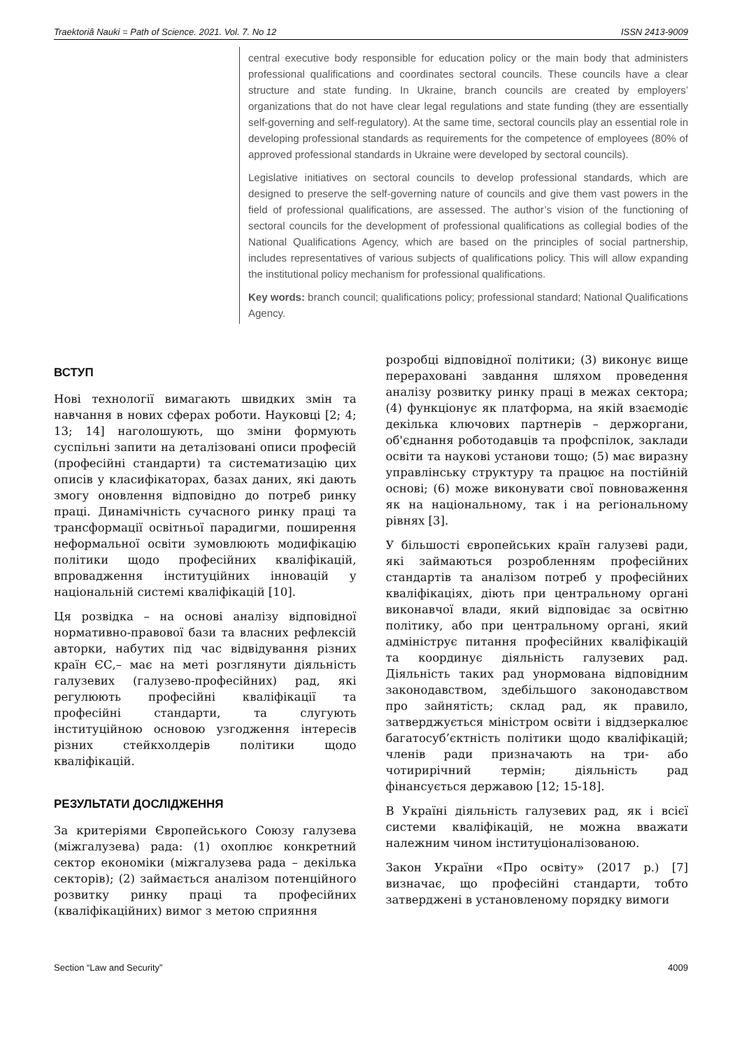Traektoriâ Nauki = Path of Science. 2021. Vol. 7. No 12 ISSN 2413-9009
central executive body responsible for education policy or the main body that administers professional qualifications and coordinates sectoral councils. These councils have a clear structure and state funding. In Ukraine, branch councils are created by employers’ organizations that do not have clear legal regulations and state funding (they are essentially self-governing and self-regulatory). At the same time, sectoral councils play an essential role in developing professional standards as requirements for the competence of employees (80% of approved professional standards in Ukraine were developed by sectoral councils).
Legislative initiatives on sectoral councils to develop professional standards, which are designed to preserve the self-governing nature of councils and give them vast powers in the field of professional qualifications, are assessed. The author’s vision of the functioning of sectoral councils for the development of professional qualifications as collegial bodies of the National Qualifications Agency, which are based on the principles of social partnership, includes representatives of various subjects of qualifications policy. This will allow expanding the institutional policy mechanism for professional qualifications.
Key words: branch council; qualifications policy; professional standard; National Qualifications Agency.
ВСТУП
Нові технології вимагають швидких змін та навчання в нових сферах роботи. Науковці [2; 4; 13; 14] наголошують, що зміни формують суспільні запити на деталізовані описи професій (професійні стандарти) та систематизацію цих описів у класифікаторах, базах даних, які дають змогу оновлення відповідно до потреб ринку праці. Динамічність сучасного ринку праці та трансформації освітньої парадигми, поширення неформальної освіти зумовлюють модифікацію політики щодо професійних кваліфікацій, впровадження інституційних інновацій у національній системі кваліфікацій [10].
Ця розвідка – на основі аналізу відповідної нормативно-правової бази та власних рефлексій авторки, набутих під час відвідування різних країн ЄС,– має на меті розглянути діяльність галузевих (галузево-професійних) рад, які регулюють професійні кваліфікації та професійні стандарти, та слугують інституційною основою узгодження інтересів різних стейкхолдерів політики щодо кваліфікацій.
РЕЗУЛЬТАТИ ДОСЛІДЖЕННЯ
За критеріями Європейського Союзу галузева (міжгалузева) рада: (1) охоплює конкретний сектор економіки (міжгалузева рада – декілька секторів); (2) займається аналізом потенційного розвитку ринку праці та професійних (кваліфікаційних) вимог з метою сприяння
розробці відповідної політики; (3) виконує вище перераховані завдання шляхом проведення аналізу розвитку ринку праці в межах сектора; (4) функціонує як платформа, на якій взаємодіє декілька ключових партнерів – держоргани, об'єднання роботодавців та профспілок, заклади освіти та наукові установи тощо; (5) має виразну управлінську структуру та працює на постійній основі; (6) може виконувати свої повноваження як на національному, так і на регіональному рівнях [3].
У більшості європейських країн галузеві ради, які займаються розробленням професійних стандартів та аналізом потреб у професійних кваліфікаціях, діють при центральному органі виконавчої влади, який відповідає за освітню політику, або при центральному органі, який адмініструє питання професійних кваліфікацій та координує діяльність галузевих рад. Діяльність таких рад унормована відповідним законодавством, здебільшого законодавством про зайнятість; склад рад, як правило, затверджується міністром освіти і віддзеркалює багатосуб’єктність політики щодо кваліфікацій; членів ради призначають на три- або чотирирічний термін; діяльність рад фінансується державою [12; 15-18].
В Україні діяльність галузевих рад, як і всієї системи кваліфікацій, не можна вважати належним чином інституціоналізованою.
Закон України «Про освіту» (2017 р.) [7] визначає, що професійні стандарти, тобто затверджені в установленому порядку вимоги
Section “Law and Security” 4009